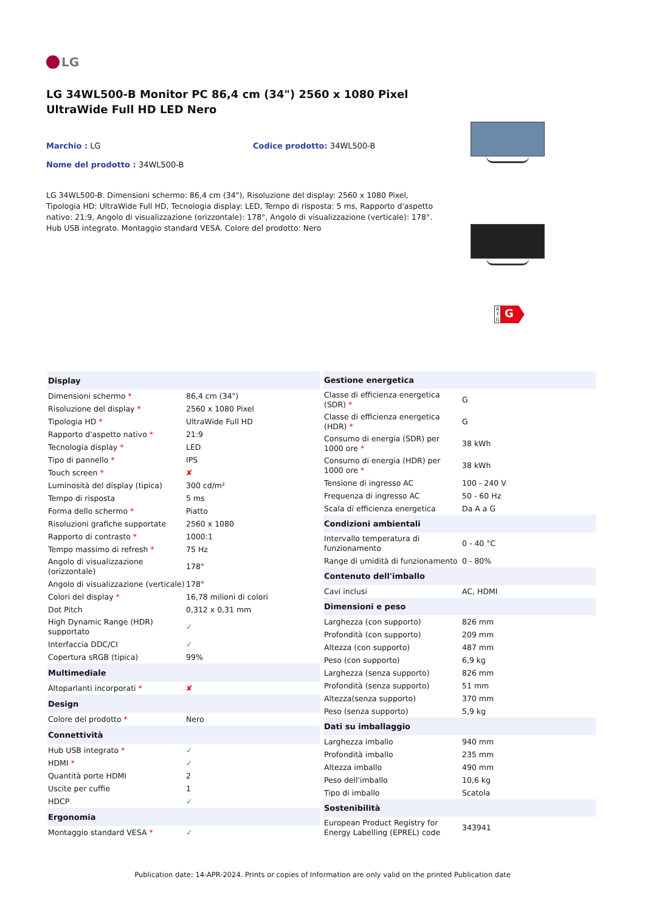LG
LG 34WL500-B Monitor PC 86,4 cm (34") 2560 x 1080 Pixel UltraWide Full HD LED Nero
Marchio : LG
Codice prodotto: 34WL500-B
Nome del prodotto : 34WL500-B
LG 34WL500-B. Dimensioni schermo: 86,4 cm (34"), Risoluzione del display: 2560 x 1080 Pixel, Tipologia HD: UltraWide Full HD, Tecnologia display: LED, Tempo di risposta: 5 ms, Rapporto d'aspetto nativo: 21:9, Angolo di visualizzazione (orizzontale): 178°, Angolo di visualizzazione (verticale): 178°. Hub USB integrato. Montaggio standard VESA. Colore del prodotto: Nero
A ↑ G
G
| Display | |
| --- | --- |
| Dimensioni schermo * | 86,4 cm (34") |
| Risoluzione del display * | 2560 x 1080 Pixel |
| Tipologia HD * | UltraWide Full HD |
| Rapporto d'aspetto nativo * | 21:9 |
| Tecnologia display * | LED |
| Tipo di pannello * | IPS |
| Touch screen * | ✘ |
| Luminosità del display (tipica) | 300 cd/m² |
| Tempo di risposta | 5 ms |
| Forma dello schermo * | Piatto |
| Risoluzioni grafiche supportate | 2560 x 1080 |
| Rapporto di contrasto * | 1000:1 |
| Tempo massimo di refresh * | 75 Hz |
| Angolo di visualizzazione (orizzontale) | 178° |
| Angolo di visualizzazione (verticale) | 178° |
| Colori del display * | 16,78 milioni di colori |
| Dot Pitch | 0,312 x 0,31 mm |
| High Dynamic Range (HDR) supportato | ✓ |
| Interfaccia DDC/CI | ✓ |
| Copertura sRGB (tipica) | 99% |
| Multimediale | |
| Altoparlanti incorporati * | ✘ |
| Design | |
| Colore del prodotto * | Nero |
| Connettività | |
| Hub USB integrato * | ✓ |
| HDMI * | ✓ |
| Quantità porte HDMI | 2 |
| Uscite per cuffie | 1 |
| HDCP | ✓ |
| Ergonomia | |
| Montaggio standard VESA * | ✓ |
| Gestione energetica | |
| --- | --- |
| Classe di efficienza energetica (SDR) * | G |
| Classe di efficienza energetica (HDR) * | G |
| Consumo di energia (SDR) per 1000 ore * | 38 kWh |
| Consumo di energia (HDR) per 1000 ore * | 38 kWh |
| Tensione di ingresso AC | 100 - 240 V |
| Frequenza di ingresso AC | 50 - 60 Hz |
| Scala di efficienza energetica | Da A a G |
| Condizioni ambientali | |
| Intervallo temperatura di funzionamento | 0 - 40 °C |
| Range di umidità di funzionamento | 0 - 80% |
| Contenuto dell'imballo | |
| Cavi inclusi | AC, HDMI |
| Dimensioni e peso | |
| Larghezza (con supporto) | 826 mm |
| Profondità (con supporto) | 209 mm |
| Altezza (con supporto) | 487 mm |
| Peso (con supporto) | 6,9 kg |
| Larghezza (senza supporto) | 826 mm |
| Profondità (senza supporto) | 51 mm |
| Altezza(senza supporto) | 370 mm |
| Peso (senza supporto) | 5,9 kg |
| Dati su imballaggio | |
| Larghezza imballo | 940 mm |
| Profondità imballo | 235 mm |
| Altezza imballo | 490 mm |
| Peso dell'imballo | 10,6 kg |
| Tipo di imballo | Scatola |
| Sostenibilità | |
| European Product Registry for Energy Labelling (EPREL) code | 343941 |
Publication date: 14-APR-2024. Prints or copies of Information are only valid on the printed Publication date